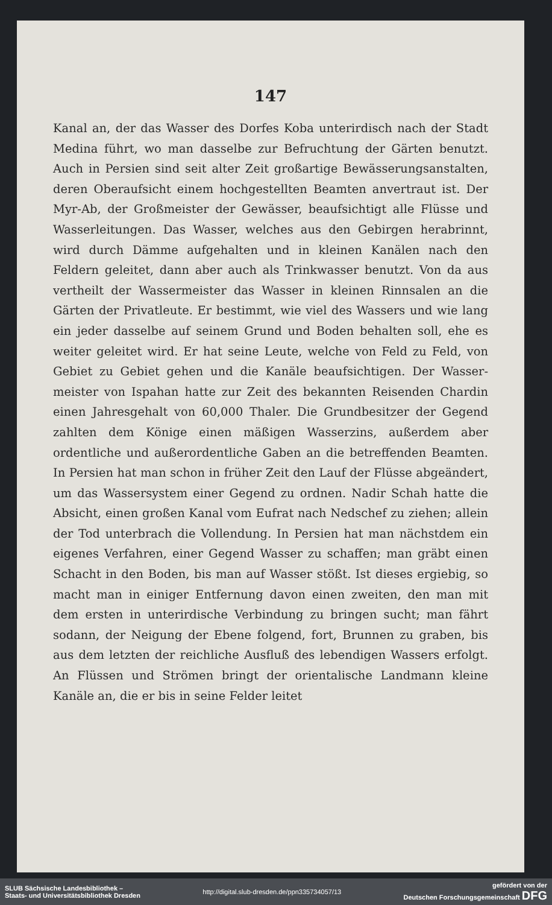147
Kanal an, der das Wasser des Dorfes Koba unterirdisch nach der Stadt Medina führt, wo man dasselbe zur Befruchtung der Gärten benutzt. Auch in Persien sind seit alter Zeit groß­artige Bewässerungsanstalten, deren Oberaufsicht einem hoch­gestellten Beamten anvertraut ist. Der Myr-Ab, der Groß­meister der Gewässer, beaufsichtigt alle Flüsse und Wasser­leitungen. Das Wasser, welches aus den Gebirgen herab­rinnt, wird durch Dämme aufgehalten und in kleinen Kanälen nach den Feldern geleitet, dann aber auch als Trinkwasser be­nutzt. Von da aus vertheilt der Wassermeister das Wasser in kleinen Rinnsalen an die Gärten der Privatleute. Er bestimmt, wie viel des Wassers und wie lang ein jeder dasselbe auf seinem Grund und Boden behalten soll, ehe es weiter geleitet wird. Er hat seine Leute, welche von Feld zu Feld, von Gebiet zu Gebiet gehen und die Kanäle beaufsichtigen. Der Wasser­meister von Ispahan hatte zur Zeit des bekannten Reisenden Chardin einen Jahresgehalt von 60,000 Thaler. Die Grund­besitzer der Gegend zahlten dem Könige einen mäßigen Wasser­zins, außerdem aber ordentliche und außerordentliche Gaben an die betreffenden Beamten. In Persien hat man schon in früher Zeit den Lauf der Flüsse abgeändert, um das Wasser­system einer Gegend zu ordnen. Nadir Schah hatte die Ab­sicht, einen großen Kanal vom Eufrat nach Nedschef zu ziehen; allein der Tod unterbrach die Vollendung. In Persien hat man nächstdem ein eigenes Verfahren, einer Gegend Wasser zu schaffen; man gräbt einen Schacht in den Boden, bis man auf Wasser stößt. Ist dieses ergiebig, so macht man in einiger Entfernung davon einen zweiten, den man mit dem ersten in unterirdische Verbindung zu bringen sucht; man fährt sodann, der Neigung der Ebene folgend, fort, Brunnen zu graben, bis aus dem letzten der reichliche Ausfluß des lebendigen Wassers erfolgt. An Flüssen und Strömen bringt der orientalische Landmann kleine Kanäle an, die er bis in seine Felder leitet
SLUB Sächsische Landesbibliothek –
Staats- und Universitätsbibliothek Dresden
http://digital.slub-dresden.de/ppn335734057/13
gefördert von der
Deutschen Forschungsgemeinschaft DFG